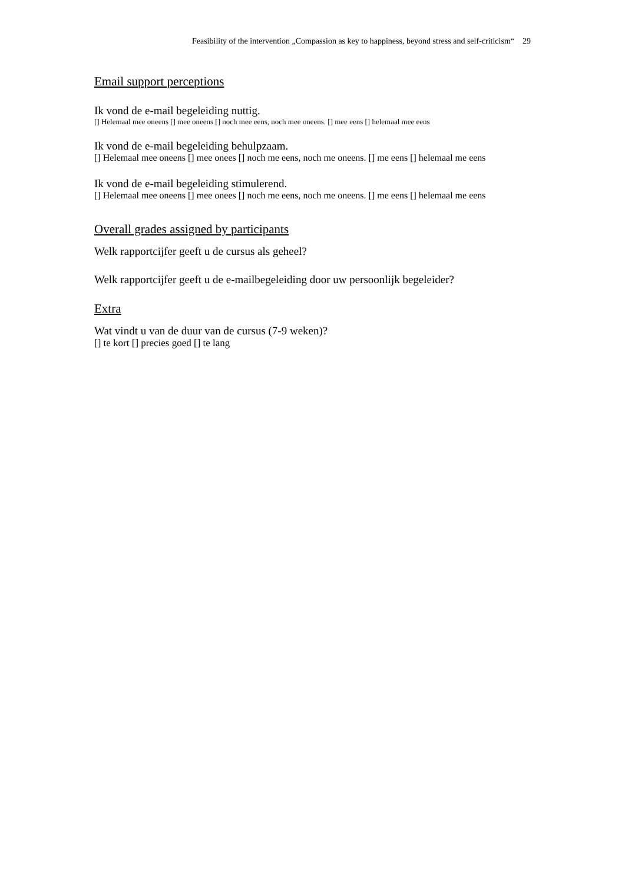Feasibility of the intervention „Compassion as key to happiness, beyond stress and self-criticism“ 29
Email support perceptions
Ik vond de e-mail begeleiding nuttig.
[] Helemaal mee oneens [] mee oneens [] noch mee eens, noch mee oneens. [] mee eens [] helemaal mee eens
Ik vond de e-mail begeleiding behulpzaam.
[] Helemaal mee oneens [] mee onees [] noch me eens, noch me oneens. [] me eens [] helemaal me eens
Ik vond de e-mail begeleiding stimulerend.
[] Helemaal mee oneens [] mee onees [] noch me eens, noch me oneens. [] me eens [] helemaal me eens
Overall grades assigned by participants
Welk rapportcijfer geeft u de cursus als geheel?
Welk rapportcijfer geeft u de e-mailbegeleiding door uw persoonlijk begeleider?
Extra
Wat vindt u van de duur van de cursus (7-9 weken)?
[] te kort [] precies goed [] te lang